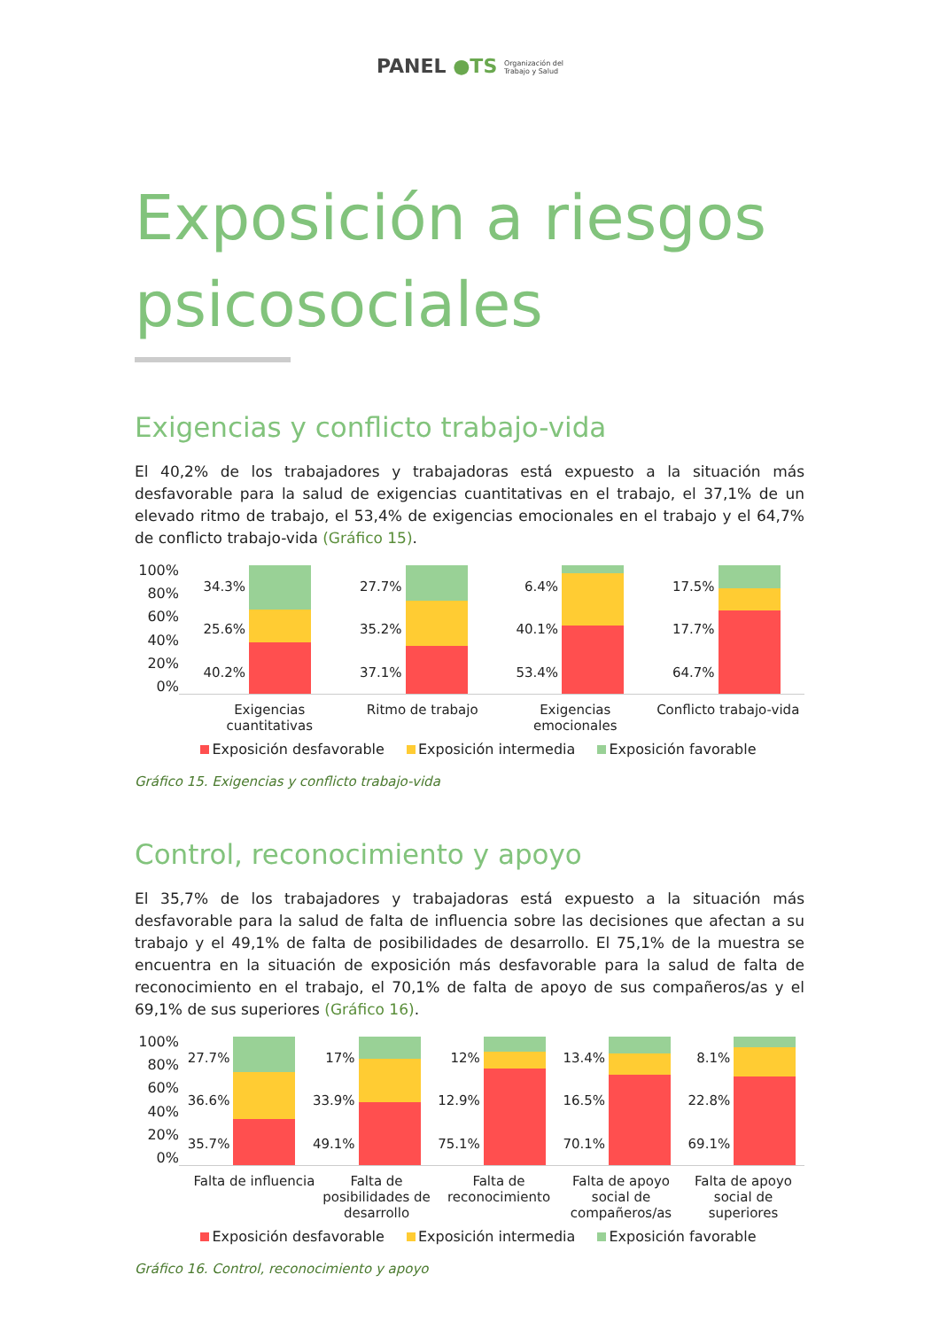PANEL ●TS Organización del
Trabajo y Salud
Exposición a riesgos psicosociales
Exigencias y conflicto trabajo-vida
El 40,2% de los trabajadores y trabajadoras está expuesto a la situación más desfavorable para la salud de exigencias cuantitativas en el trabajo, el 37,1% de un elevado ritmo de trabajo, el 53,4% de exigencias emocionales en el trabajo y el 64,7% de conflicto trabajo-vida (Gráfico 15).
100%
80%
60%
40%
20%
0%
34.3%
25.6%
40.2%
27.7%
35.2%
37.1%
6.4%
40.1%
53.4%
17.5%
17.7%
64.7%
Exigencias cuantitativas Ritmo de trabajo Exigencias emocionales Conflicto trabajo-vida
Exposición desfavorable Exposición intermedia Exposición favorable
Gráfico 15. Exigencias y conflicto trabajo-vida
Control, reconocimiento y apoyo
El 35,7% de los trabajadores y trabajadoras está expuesto a la situación más desfavorable para la salud de falta de influencia sobre las decisiones que afectan a su trabajo y el 49,1% de falta de posibilidades de desarrollo. El 75,1% de la muestra se encuentra en la situación de exposición más desfavorable para la salud de falta de reconocimiento en el trabajo, el 70,1% de falta de apoyo de sus compañeros/as y el 69,1% de sus superiores (Gráfico 16).
100%
80%
60%
40%
20%
0%
27.7%
36.6%
35.7%
17%
33.9%
49.1%
12%
12.9%
75.1%
13.4%
16.5%
70.1%
8.1%
22.8%
69.1%
Falta de influencia Falta de posibilidades de desarrollo
Falta de reconocimiento Falta de apoyo social de compañeros/as
Falta de apoyo social de superiores
Exposición desfavorable Exposición intermedia Exposición favorable
Gráfico 16. Control, reconocimiento y apoyo